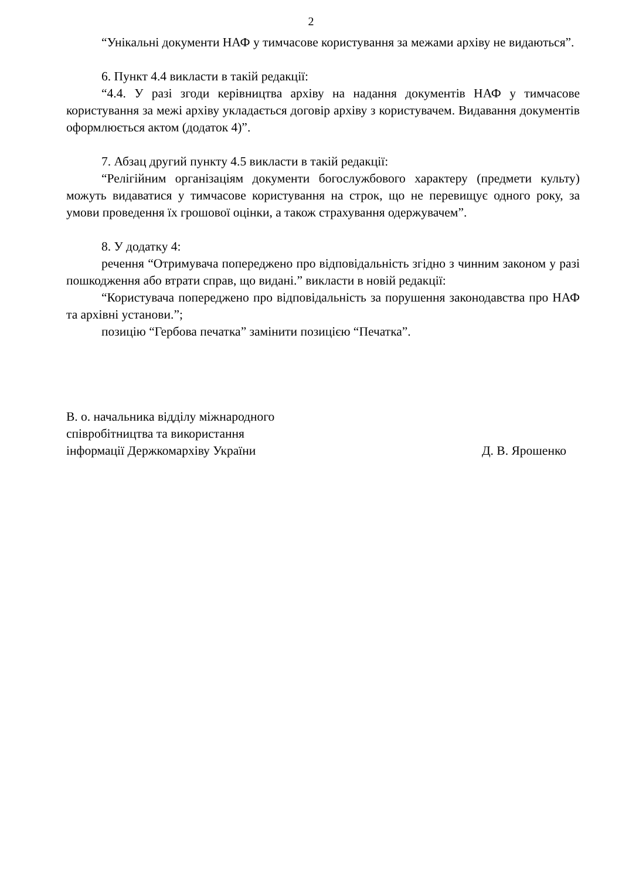2
“Унікальні документи НАФ у тимчасове користування за межами архіву не видаються”.
6. Пункт 4.4 викласти в такій редакції:
“4.4. У разі згоди керівництва архіву на надання документів НАФ у тимчасове користування за межі архіву укладається договір архіву з користувачем. Видавання документів оформлюється актом (додаток 4)”.
7. Абзац другий пункту 4.5 викласти в такій редакції:
“Релігійним організаціям документи богослужбового характеру (предмети культу) можуть видаватися у тимчасове користування на строк, що не перевищує одного року, за умови проведення їх грошової оцінки, а також страхування одержувачем”.
8. У додатку 4:
речення “Отримувача попереджено про відповідальність згідно з чинним законом у разі пошкодження або втрати справ, що видані.” викласти в новій редакції:
“Користувача попереджено про відповідальність за порушення законодавства про НАФ та архівні установи.”;
позицію “Гербова печатка” замінити позицією “Печатка”.
В. о. начальника відділу міжнародного
співробітництва та використання
інформації Держкомархіву України
Д. В. Ярошенко